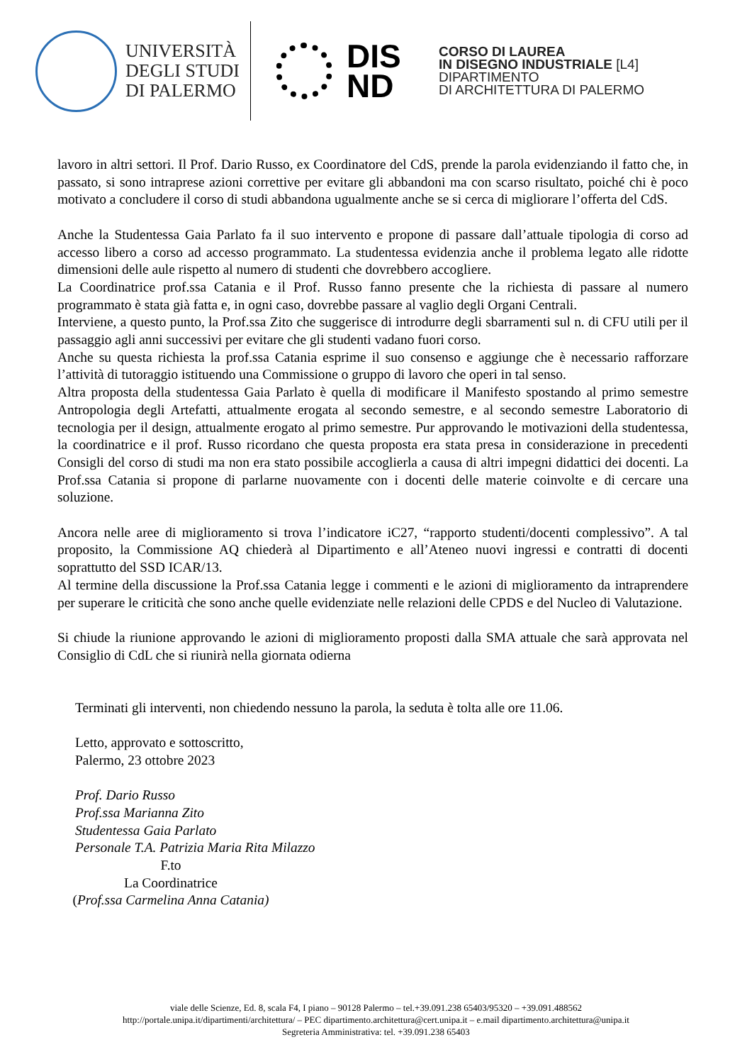UNIVERSITÀ
DEGLI STUDI
DI PALERMO
DIS
ND
CORSO DI LAUREA
IN DISEGNO INDUSTRIALE [L4]
DIPARTIMENTO
DI ARCHITETTURA DI PALERMO
lavoro in altri settori. Il Prof. Dario Russo, ex Coordinatore del CdS, prende la parola evidenziando il fatto che, in passato, si sono intraprese azioni correttive per evitare gli abbandoni ma con scarso risultato, poiché chi è poco motivato a concludere il corso di studi abbandona ugualmente anche se si cerca di migliorare l’offerta del CdS.
Anche la Studentessa Gaia Parlato fa il suo intervento e propone di passare dall’attuale tipologia di corso ad accesso libero a corso ad accesso programmato. La studentessa evidenzia anche il problema legato alle ridotte dimensioni delle aule rispetto al numero di studenti che dovrebbero accogliere.
La Coordinatrice prof.ssa Catania e il Prof. Russo fanno presente che la richiesta di passare al numero programmato è stata già fatta e, in ogni caso, dovrebbe passare al vaglio degli Organi Centrali.
Interviene, a questo punto, la Prof.ssa Zito che suggerisce di introdurre degli sbarramenti sul n. di CFU utili per il passaggio agli anni successivi per evitare che gli studenti vadano fuori corso.
Anche su questa richiesta la prof.ssa Catania esprime il suo consenso e aggiunge che è necessario rafforzare l’attività di tutoraggio istituendo una Commissione o gruppo di lavoro che operi in tal senso.
Altra proposta della studentessa Gaia Parlato è quella di modificare il Manifesto spostando al primo semestre Antropologia degli Artefatti, attualmente erogata al secondo semestre, e al secondo semestre Laboratorio di tecnologia per il design, attualmente erogato al primo semestre. Pur approvando le motivazioni della studentessa, la coordinatrice e il prof. Russo ricordano che questa proposta era stata presa in considerazione in precedenti Consigli del corso di studi ma non era stato possibile accoglierla a causa di altri impegni didattici dei docenti. La Prof.ssa Catania si propone di parlarne nuovamente con i docenti delle materie coinvolte e di cercare una soluzione.
Ancora nelle aree di miglioramento si trova l’indicatore iC27, “rapporto studenti/docenti complessivo”. A tal proposito, la Commissione AQ chiederà al Dipartimento e all’Ateneo nuovi ingressi e contratti di docenti soprattutto del SSD ICAR/13.
Al termine della discussione la Prof.ssa Catania legge i commenti e le azioni di miglioramento da intraprendere per superare le criticità che sono anche quelle evidenziate nelle relazioni delle CPDS e del Nucleo di Valutazione.
Si chiude la riunione approvando le azioni di miglioramento proposti dalla SMA attuale che sarà approvata nel Consiglio di CdL che si riunirà nella giornata odierna
Terminati gli interventi, non chiedendo nessuno la parola, la seduta è tolta alle ore 11.06.
Letto, approvato e sottoscritto,
Palermo, 23 ottobre 2023
Prof. Dario Russo
Prof.ssa Marianna Zito
Studentessa Gaia Parlato
Personale T.A. Patrizia Maria Rita Milazzo
F.to
La Coordinatrice
(Prof.ssa Carmelina Anna Catania)
viale delle Scienze, Ed. 8, scala F4, I piano – 90128 Palermo – tel.+39.091.238 65403/95320 – +39.091.488562
http://portale.unipa.it/dipartimenti/architettura/ – PEC dipartimento.architettura@cert.unipa.it – e.mail dipartimento.architettura@unipa.it
Segreteria Amministrativa: tel. +39.091.238 65403